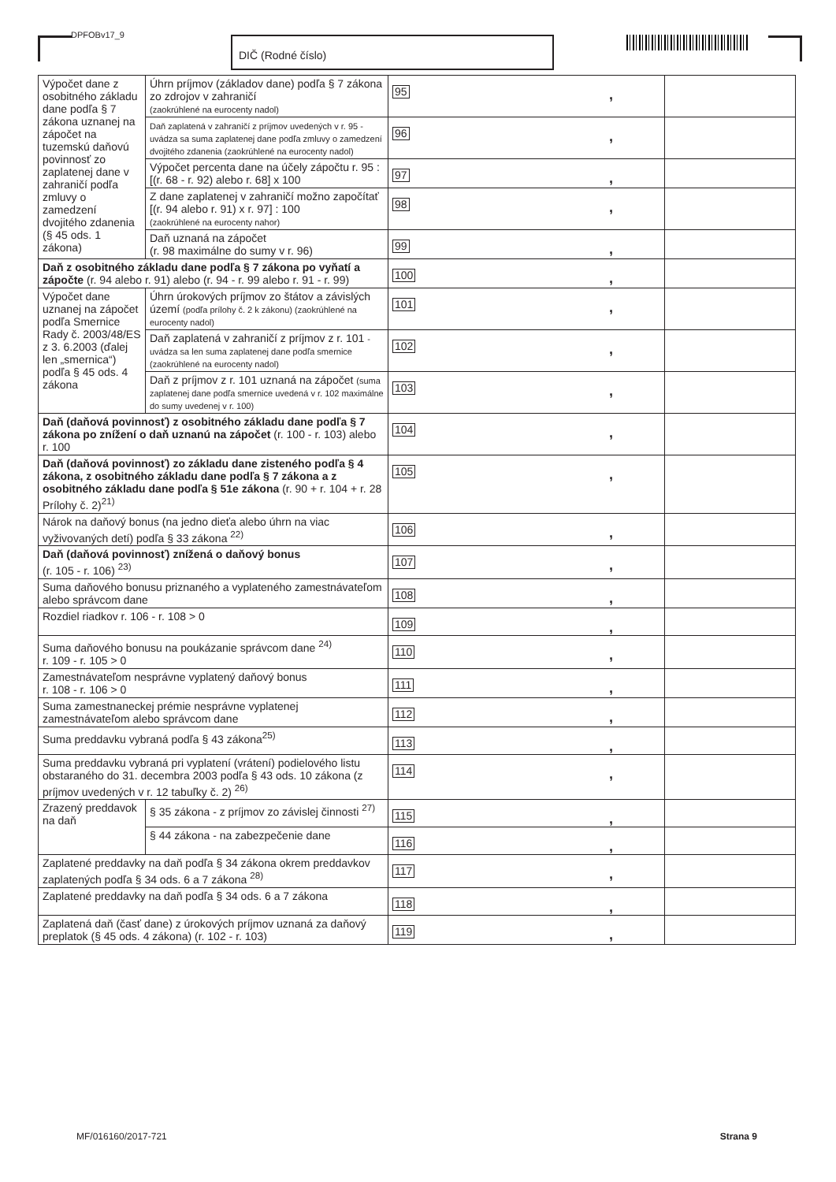DPFOBv17_9 DIČ (Rodné číslo)
| Výpočet dane z osobitného základu dane podľa § 7 zákona uznanej na zápočet na tuzemskú daňovú povinnosť zo zaplatenej dane v zahraničí podľa zmluvy o zamedzení dvojitého zdanenia (§ 45 ods. 1 zákona) | Úhrn príjmov (základov dane) podľa § 7 zákona zo zdrojov v zahraničí (zaokrúhlené na eurocenty nadol) | 95 , | |
| | Daň zaplatená v zahraničí z príjmov uvedených v r. 95 - uvádza sa suma zaplatenej dane podľa zmluvy o zamedzení dvojitého zdanenia (zaokrúhlené na eurocenty nadol) | 96 , | |
| | Výpočet percenta dane na účely zápočtu r. 95 : [(r. 68 - r. 92) alebo r. 68] x 100 | 97 , | |
| | Z dane zaplatenej v zahraničí možno započítať [(r. 94 alebo r. 91) x r. 97] : 100 (zaokrúhlené na eurocenty nahor) | 98 , | |
| | Daň uznaná na zápočet (r. 98 maximálne do sumy v r. 96) | 99 , | |
| Daň z osobitného základu dane podľa § 7 zákona po vyňatí a zápočte (r. 94 alebo r. 91) alebo (r. 94 - r. 99 alebo r. 91 - r. 99) | | 100 , | |
| Výpočet dane uznanej na zápočet podľa Smernice Rady č. 2003/48/ES z 3. 6.2003 (ďalej len „smernica“) podľa § 45 ods. 4 zákona | Úhrn úrokových príjmov zo štátov a závislých území (podľa prílohy č. 2 k zákonu) (zaokrúhlené na eurocenty nadol) | 101 , | |
| | Daň zaplatená v zahraničí z príjmov z r. 101 - uvádza sa len suma zaplatenej dane podľa smernice (zaokrúhlené na eurocenty nadol) | 102 , | |
| | Daň z príjmov z r. 101 uznaná na zápočet (suma zaplatenej dane podľa smernice uvedená v r. 102 maximálne do sumy uvedenej v r. 100) | 103 , | |
| Daň (daňová povinnosť) z osobitného základu dane podľa § 7 zákona po znížení o daň uznanú na zápočet (r. 100 - r. 103) alebo r. 100 | | 104 , | |
| Daň (daňová povinnosť) zo základu dane zisteného podľa § 4 zákona, z osobitného základu dane podľa § 7 zákona a z osobitného základu dane podľa § 51e zákona (r. 90 + r. 104 + r. 28 Prílohy č. 2)<sup>21)</sup> | | 105 , | |
| Nárok na daňový bonus (na jedno dieťa alebo úhrn na viac vyživovaných detí) podľa § 33 zákona <sup>22)</sup> | | 106 , | |
| Daň (daňová povinnosť) znížená o daňový bonus (r. 105 - r. 106) <sup>23)</sup> | | 107 , | |
| Suma daňového bonusu priznaného a vyplateného zamestnávateľom alebo správcom dane | | 108 , | |
| Rozdiel riadkov r. 106 - r. 108 > 0 | | 109 , | |
| Suma daňového bonusu na poukázanie správcom dane <sup>24)</sup> r. 109 - r. 105 > 0 | | 110 , | |
| Zamestnávateľom nesprávne vyplatený daňový bonus r. 108 - r. 106 > 0 | | 111 , | |
| Suma zamestnaneckej prémie nesprávne vyplatenej zamestnávateľom alebo správcom dane | | 112 , | |
| Suma preddavku vybraná podľa § 43 zákona<sup>25)</sup> | | 113 , | |
| Suma preddavku vybraná pri vyplatení (vrátení) podielového listu obstaraného do 31. decembra 2003 podľa § 43 ods. 10 zákona (z príjmov uvedených v r. 12 tabuľky č. 2) <sup>26)</sup> | | 114 , | |
| Zrazený preddavok na daň | § 35 zákona - z príjmov zo závislej činnosti <sup>27)</sup> | 115 , | |
| | § 44 zákona - na zabezpečenie dane | 116 , | |
| Zaplatené preddavky na daň podľa § 34 zákona okrem preddavkov zaplatených podľa § 34 ods. 6 a 7 zákona <sup>28)</sup> | | 117 , | |
| Zaplatené preddavky na daň podľa § 34 ods. 6 a 7 zákona | | 118 , | |
| Zaplatená daň (časť dane) z úrokových príjmov uznaná za daňový preplatok (§ 45 ods. 4 zákona) (r. 102 - r. 103) | | 119 , | |
MF/016160/2017-721 Strana 9